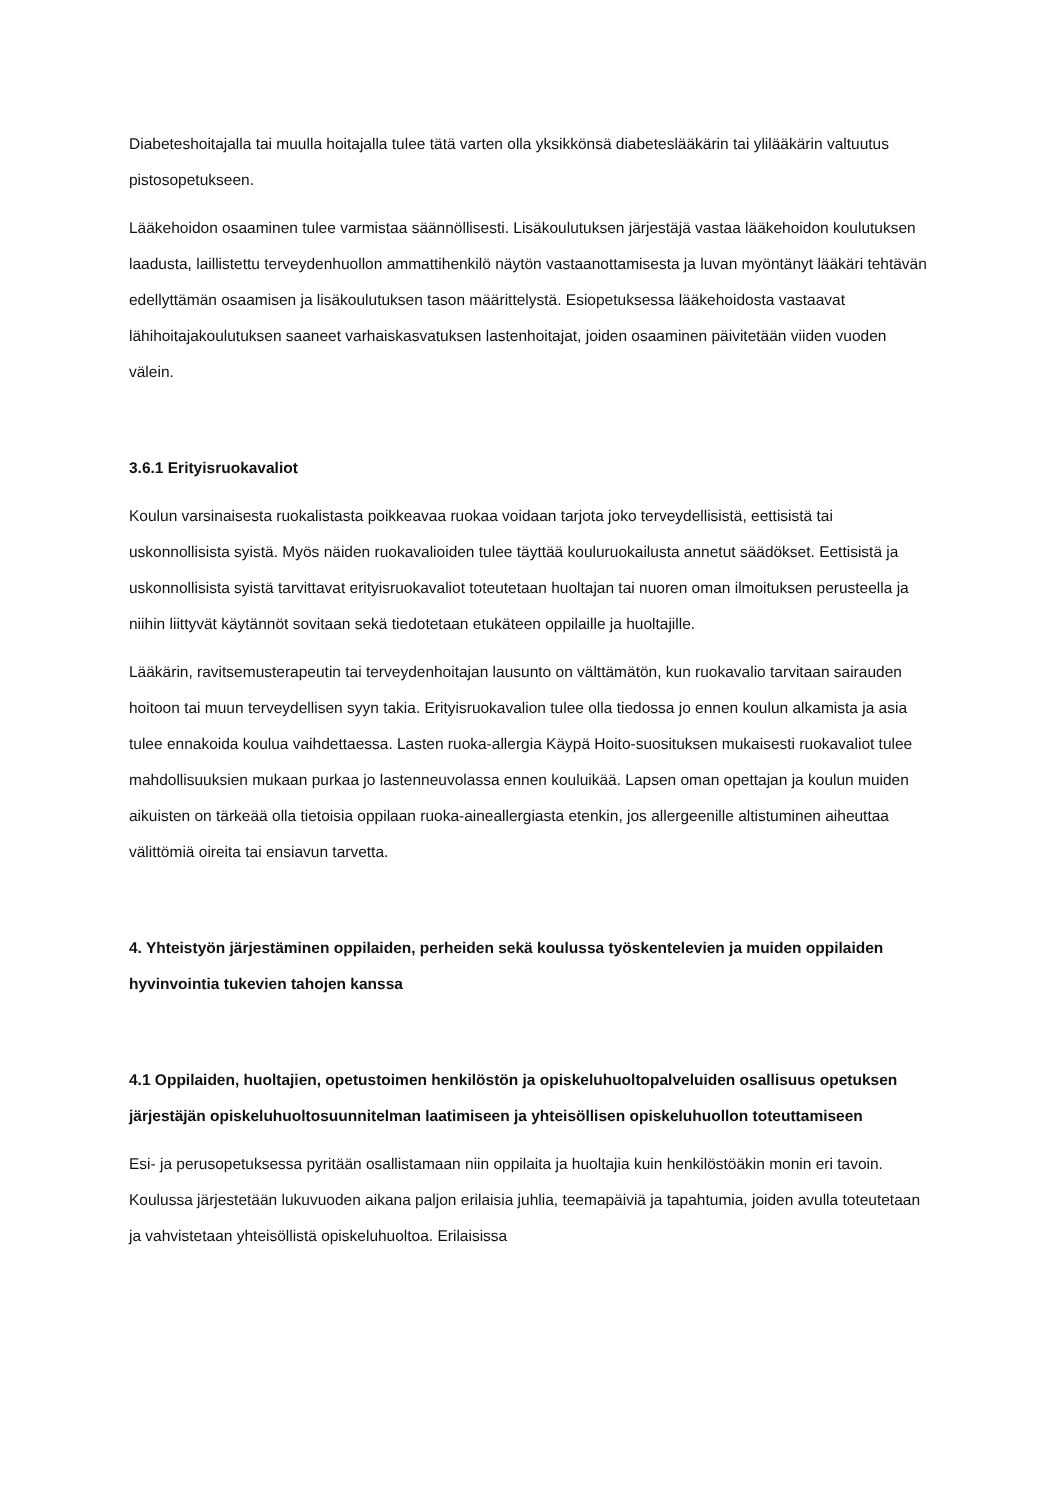Diabeteshoitajalla tai muulla hoitajalla tulee tätä varten olla yksikkönsä diabeteslääkärin tai ylilääkärin valtuutus pistosopetukseen.
Lääkehoidon osaaminen tulee varmistaa säännöllisesti. Lisäkoulutuksen järjestäjä vastaa lääkehoidon koulutuksen laadusta, laillistettu terveydenhuollon ammattihenkilö näytön vastaanottamisesta ja luvan myöntänyt lääkäri tehtävän edellyttämän osaamisen ja lisäkoulutuksen tason määrittelystä. Esiopetuksessa lääkehoidosta vastaavat lähihoitajakoulutuksen saaneet varhaiskasvatuksen lastenhoitajat, joiden osaaminen päivitetään viiden vuoden välein.
3.6.1 Erityisruokavaliot
Koulun varsinaisesta ruokalistasta poikkeavaa ruokaa voidaan tarjota joko terveydellisistä, eettisistä tai uskonnollisista syistä. Myös näiden ruokavalioiden tulee täyttää kouluruokailusta annetut säädökset. Eettisistä ja uskonnollisista syistä tarvittavat erityisruokavaliot toteutetaan huoltajan tai nuoren oman ilmoituksen perusteella ja niihin liittyvät käytännöt sovitaan sekä tiedotetaan etukäteen oppilaille ja huoltajille.
Lääkärin, ravitsemusterapeutin tai terveydenhoitajan lausunto on välttämätön, kun ruokavalio tarvitaan sairauden hoitoon tai muun terveydellisen syyn takia. Erityisruokavalion tulee olla tiedossa jo ennen koulun alkamista ja asia tulee ennakoida koulua vaihdettaessa. Lasten ruoka-allergia Käypä Hoito-suosituksen mukaisesti ruokavaliot tulee mahdollisuuksien mukaan purkaa jo lastenneuvolassa ennen kouluikää. Lapsen oman opettajan ja koulun muiden aikuisten on tärkeää olla tietoisia oppilaan ruoka-aineallergiasta etenkin, jos allergeenille altistuminen aiheuttaa välittömiä oireita tai ensiavun tarvetta.
4. Yhteistyön järjestäminen oppilaiden, perheiden sekä koulussa työskentelevien ja muiden oppilaiden hyvinvointia tukevien tahojen kanssa
4.1 Oppilaiden, huoltajien, opetustoimen henkilöstön ja opiskeluhuoltopalveluiden osallisuus opetuksen järjestäjän opiskeluhuoltosuunnitelman laatimiseen ja yhteisöllisen opiskeluhuollon toteuttamiseen
Esi- ja perusopetuksessa pyritään osallistamaan niin oppilaita ja huoltajia kuin henkilöstöäkin monin eri tavoin. Koulussa järjestetään lukuvuoden aikana paljon erilaisia juhlia, teemapäiviä ja tapahtumia, joiden avulla toteutetaan ja vahvistetaan yhteisöllistä opiskeluhuoltoa. Erilaisissa